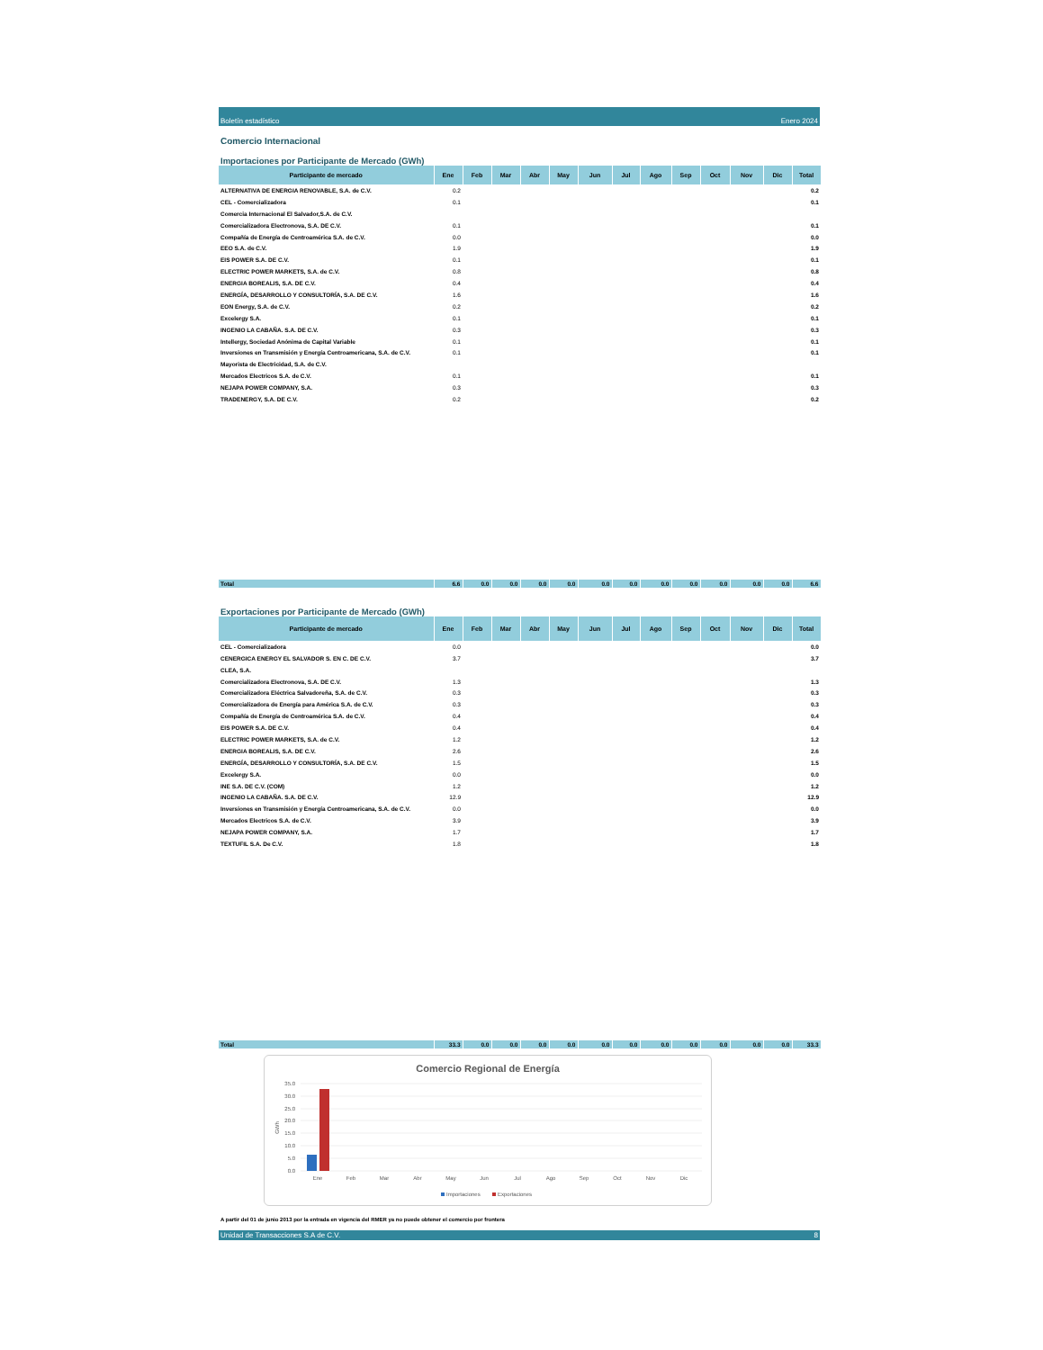Boletín estadístico Enero 2024
Comercio Internacional
Importaciones por Participante de Mercado (GWh)
| Participante de mercado | Ene | Feb | Mar | Abr | May | Jun | Jul | Ago | Sep | Oct | Nov | Dic | Total |
| --- | --- | --- | --- | --- | --- | --- | --- | --- | --- | --- | --- | --- | --- |
| ALTERNATIVA DE ENERGIA RENOVABLE, S.A. de C.V. | 0.2 | | | | | | | | | | | | 0.2 |
| CEL - Comercializadora | 0.1 | | | | | | | | | | | | 0.1 |
| Comercia Internacional El Salvador,S.A. de C.V. | | | | | | | | | | | | | |
| Comercializadora Electronova, S.A. DE C.V. | 0.1 | | | | | | | | | | | | 0.1 |
| Compañía de Energía de Centroamérica S.A. de C.V. | 0.0 | | | | | | | | | | | | 0.0 |
| EEO S.A. de C.V. | 1.9 | | | | | | | | | | | | 1.9 |
| EIS POWER S.A. DE C.V. | 0.1 | | | | | | | | | | | | 0.1 |
| ELECTRIC POWER MARKETS, S.A. de C.V. | 0.8 | | | | | | | | | | | | 0.8 |
| ENERGIA BOREALIS, S.A. DE C.V. | 0.4 | | | | | | | | | | | | 0.4 |
| ENERGÍA, DESARROLLO Y CONSULTORÍA, S.A. DE C.V. | 1.6 | | | | | | | | | | | | 1.6 |
| EON Energy, S.A. de C.V. | 0.2 | | | | | | | | | | | | 0.2 |
| Excelergy S.A. | 0.1 | | | | | | | | | | | | 0.1 |
| INGENIO LA CABAÑA. S.A. DE C.V. | 0.3 | | | | | | | | | | | | 0.3 |
| Intellergy, Sociedad Anónima de Capital Variable | 0.1 | | | | | | | | | | | | 0.1 |
| Inversiones en Transmisión y Energía Centroamericana, S.A. de C.V. | 0.1 | | | | | | | | | | | | 0.1 |
| Mayorista de Electricidad, S.A. de C.V. | | | | | | | | | | | | | |
| Mercados Electricos S.A. de C.V. | 0.1 | | | | | | | | | | | | 0.1 |
| NEJAPA POWER COMPANY, S.A. | 0.3 | | | | | | | | | | | | 0.3 |
| TRADENERGY, S.A. DE C.V. | 0.2 | | | | | | | | | | | | 0.2 |
| Total | 6.6 | 0.0 | 0.0 | 0.0 | 0.0 | 0.0 | 0.0 | 0.0 | 0.0 | 0.0 | 0.0 | 0.0 | 6.6 |
Exportaciones por Participante de Mercado (GWh)
| Participante de mercado | Ene | Feb | Mar | Abr | May | Jun | Jul | Ago | Sep | Oct | Nov | Dic | Total |
| --- | --- | --- | --- | --- | --- | --- | --- | --- | --- | --- | --- | --- | --- |
| CEL - Comercializadora | 0.0 | | | | | | | | | | | | 0.0 |
| CENERGICA ENERGY EL SALVADOR S. EN C. DE C.V. | 3.7 | | | | | | | | | | | | 3.7 |
| CLEA, S.A. | | | | | | | | | | | | | |
| Comercializadora Electronova, S.A. DE C.V. | 1.3 | | | | | | | | | | | | 1.3 |
| Comercializadora Eléctrica Salvadoreña, S.A. de C.V. | 0.3 | | | | | | | | | | | | 0.3 |
| Comercializadora de Energía para América S.A. de C.V. | 0.3 | | | | | | | | | | | | 0.3 |
| Compañía de Energía de Centroamérica S.A. de C.V. | 0.4 | | | | | | | | | | | | 0.4 |
| EIS POWER S.A. DE C.V. | 0.4 | | | | | | | | | | | | 0.4 |
| ELECTRIC POWER MARKETS, S.A. de C.V. | 1.2 | | | | | | | | | | | | 1.2 |
| ENERGIA BOREALIS, S.A. DE C.V. | 2.6 | | | | | | | | | | | | 2.6 |
| ENERGÍA, DESARROLLO Y CONSULTORÍA, S.A. DE C.V. | 1.5 | | | | | | | | | | | | 1.5 |
| Excelergy S.A. | 0.0 | | | | | | | | | | | | 0.0 |
| INE S.A. DE C.V. (COM) | 1.2 | | | | | | | | | | | | 1.2 |
| INGENIO LA CABAÑA. S.A. DE C.V. | 12.9 | | | | | | | | | | | | 12.9 |
| Inversiones en Transmisión y Energía Centroamericana, S.A. de C.V. | 0.0 | | | | | | | | | | | | 0.0 |
| Mercados Electricos S.A. de C.V. | 3.9 | | | | | | | | | | | | 3.9 |
| NEJAPA POWER COMPANY, S.A. | 1.7 | | | | | | | | | | | | 1.7 |
| TEXTUFIL S.A. De C.V. | 1.8 | | | | | | | | | | | | 1.8 |
| Total | 33.3 | 0.0 | 0.0 | 0.0 | 0.0 | 0.0 | 0.0 | 0.0 | 0.0 | 0.0 | 0.0 | 0.0 | 33.3 |
Comercio Regional de Energía
35.0
30.0
25.0
20.0
15.0
10.0
5.0
0.0
GWh
Ene
Feb
Mar
Abr
May
Jun
Jul
Ago
Sep
Oct
Nov
Dic
Importaciones
Exportaciones
A partir del 01 de junio 2013 por la entrada en vigencia del RMER ya no puede obtener el comercio por frontera
Unidad de Transacciones S.A de C.V. 8